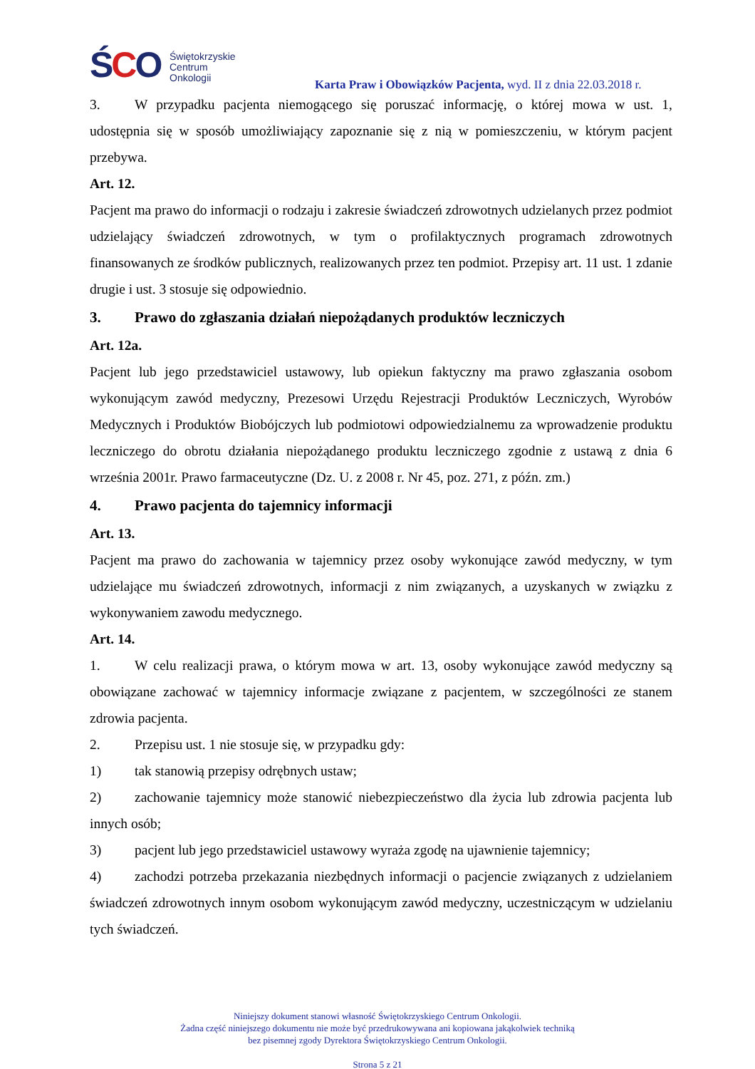ŚCO
Świętokrzyskie
Centrum
Onkologii
Karta Praw i Obowiązków Pacjenta, wyd. II z dnia 22.03.2018 r.
3. W przypadku pacjenta niemogącego się poruszać informację, o której mowa w ust. 1, udostępnia się w sposób umożliwiający zapoznanie się z nią w pomieszczeniu, w którym pacjent przebywa.
Art. 12.
Pacjent ma prawo do informacji o rodzaju i zakresie świadczeń zdrowotnych udzielanych przez podmiot udzielający świadczeń zdrowotnych, w tym o profilaktycznych programach zdrowotnych finansowanych ze środków publicznych, realizowanych przez ten podmiot. Przepisy art. 11 ust. 1 zdanie drugie i ust. 3 stosuje się odpowiednio.
3. Prawo do zgłaszania działań niepożądanych produktów leczniczych
Art. 12a.
Pacjent lub jego przedstawiciel ustawowy, lub opiekun faktyczny ma prawo zgłaszania osobom wykonującym zawód medyczny, Prezesowi Urzędu Rejestracji Produktów Leczniczych, Wyrobów Medycznych i Produktów Biobójczych lub podmiotowi odpowiedzialnemu za wprowadzenie produktu leczniczego do obrotu działania niepożądanego produktu leczniczego zgodnie z ustawą z dnia 6 września 2001r. Prawo farmaceutyczne (Dz. U. z 2008 r. Nr 45, poz. 271, z późn. zm.)
4. Prawo pacjenta do tajemnicy informacji
Art. 13.
Pacjent ma prawo do zachowania w tajemnicy przez osoby wykonujące zawód medyczny, w tym udzielające mu świadczeń zdrowotnych, informacji z nim związanych, a uzyskanych w związku z wykonywaniem zawodu medycznego.
Art. 14.
1. W celu realizacji prawa, o którym mowa w art. 13, osoby wykonujące zawód medyczny są obowiązane zachować w tajemnicy informacje związane z pacjentem, w szczególności ze stanem zdrowia pacjenta.
2. Przepisu ust. 1 nie stosuje się, w przypadku gdy:
1) tak stanowią przepisy odrębnych ustaw;
2) zachowanie tajemnicy może stanowić niebezpieczeństwo dla życia lub zdrowia pacjenta lub innych osób;
3) pacjent lub jego przedstawiciel ustawowy wyraża zgodę na ujawnienie tajemnicy;
4) zachodzi potrzeba przekazania niezbędnych informacji o pacjencie związanych z udzielaniem świadczeń zdrowotnych innym osobom wykonującym zawód medyczny, uczestniczącym w udzielaniu tych świadczeń.
Niniejszy dokument stanowi własność Świętokrzyskiego Centrum Onkologii.
Żadna część niniejszego dokumentu nie może być przedrukowywana ani kopiowana jakąkolwiek techniką
bez pisemnej zgody Dyrektora Świętokrzyskiego Centrum Onkologii.
Strona 5 z 21